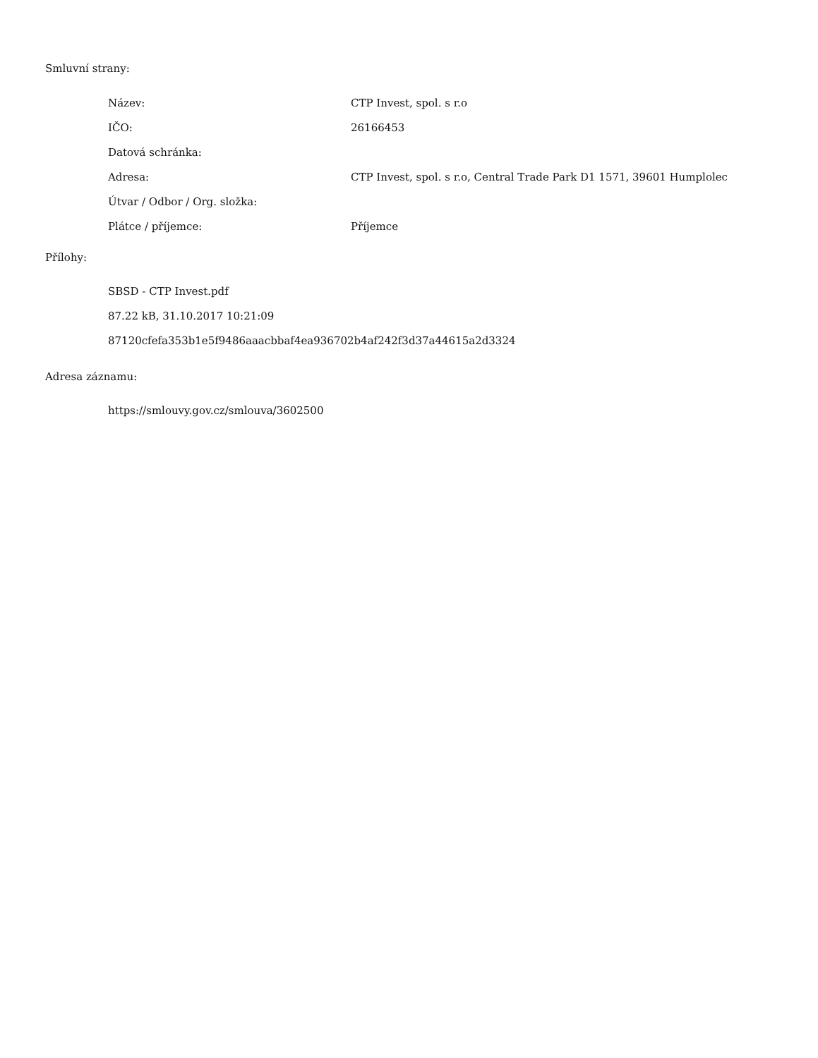Smluvní strany:
| Název: | CTP Invest, spol. s r.o |
| IČO: | 26166453 |
| Datová schránka: | |
| Adresa: | CTP Invest, spol. s r.o, Central Trade Park D1 1571, 39601 Humplolec |
| Útvar / Odbor / Org. složka: | |
| Plátce / příjemce: | Příjemce |
Přílohy:
SBSD - CTP Invest.pdf
87.22 kB, 31.10.2017 10:21:09
87120cfefa353b1e5f9486aaacbbaf4ea936702b4af242f3d37a44615a2d3324
Adresa záznamu:
https://smlouvy.gov.cz/smlouva/3602500